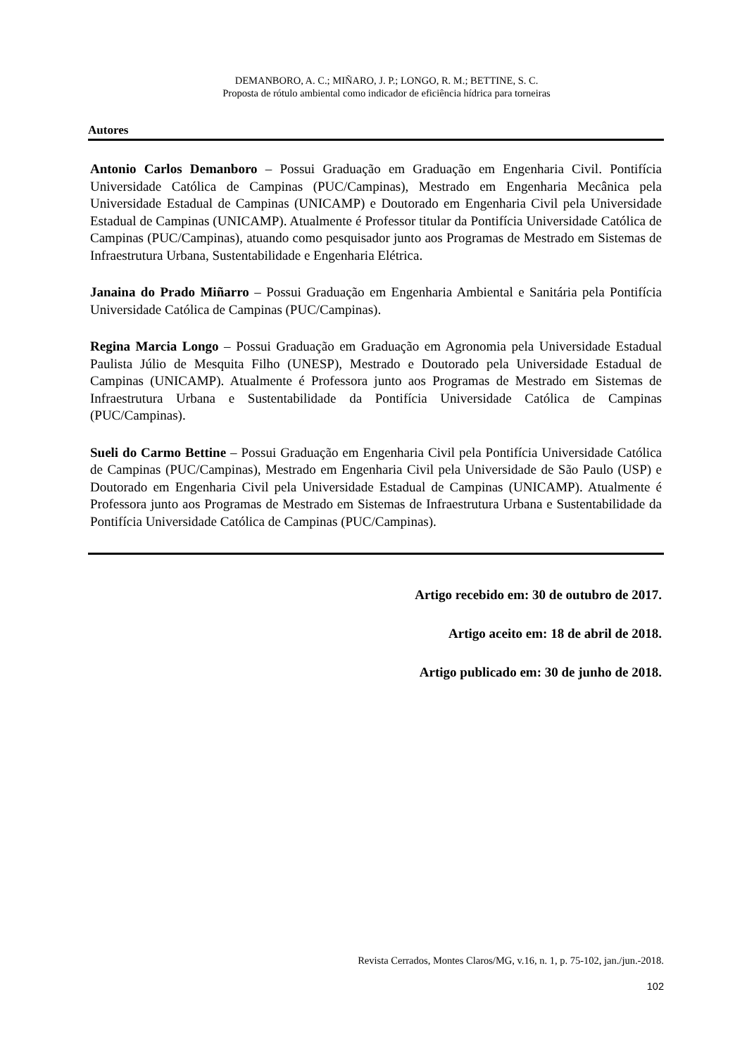DEMANBORO, A. C.; MIÑARO, J. P.; LONGO, R. M.; BETTINE, S. C.
Proposta de rótulo ambiental como indicador de eficiência hídrica para torneiras
Autores
Antonio Carlos Demanboro – Possui Graduação em Graduação em Engenharia Civil. Pontifícia Universidade Católica de Campinas (PUC/Campinas), Mestrado em Engenharia Mecânica pela Universidade Estadual de Campinas (UNICAMP) e Doutorado em Engenharia Civil pela Universidade Estadual de Campinas (UNICAMP). Atualmente é Professor titular da Pontifícia Universidade Católica de Campinas (PUC/Campinas), atuando como pesquisador junto aos Programas de Mestrado em Sistemas de Infraestrutura Urbana, Sustentabilidade e Engenharia Elétrica.
Janaina do Prado Miñarro – Possui Graduação em Engenharia Ambiental e Sanitária pela Pontifícia Universidade Católica de Campinas (PUC/Campinas).
Regina Marcia Longo – Possui Graduação em Graduação em Agronomia pela Universidade Estadual Paulista Júlio de Mesquita Filho (UNESP), Mestrado e Doutorado pela Universidade Estadual de Campinas (UNICAMP). Atualmente é Professora junto aos Programas de Mestrado em Sistemas de Infraestrutura Urbana e Sustentabilidade da Pontifícia Universidade Católica de Campinas (PUC/Campinas).
Sueli do Carmo Bettine – Possui Graduação em Engenharia Civil pela Pontifícia Universidade Católica de Campinas (PUC/Campinas), Mestrado em Engenharia Civil pela Universidade de São Paulo (USP) e Doutorado em Engenharia Civil pela Universidade Estadual de Campinas (UNICAMP). Atualmente é Professora junto aos Programas de Mestrado em Sistemas de Infraestrutura Urbana e Sustentabilidade da Pontifícia Universidade Católica de Campinas (PUC/Campinas).
Artigo recebido em: 30 de outubro de 2017.
Artigo aceito em: 18 de abril de 2018.
Artigo publicado em: 30 de junho de 2018.
Revista Cerrados, Montes Claros/MG, v.16, n. 1, p. 75-102, jan./jun.-2018.
102